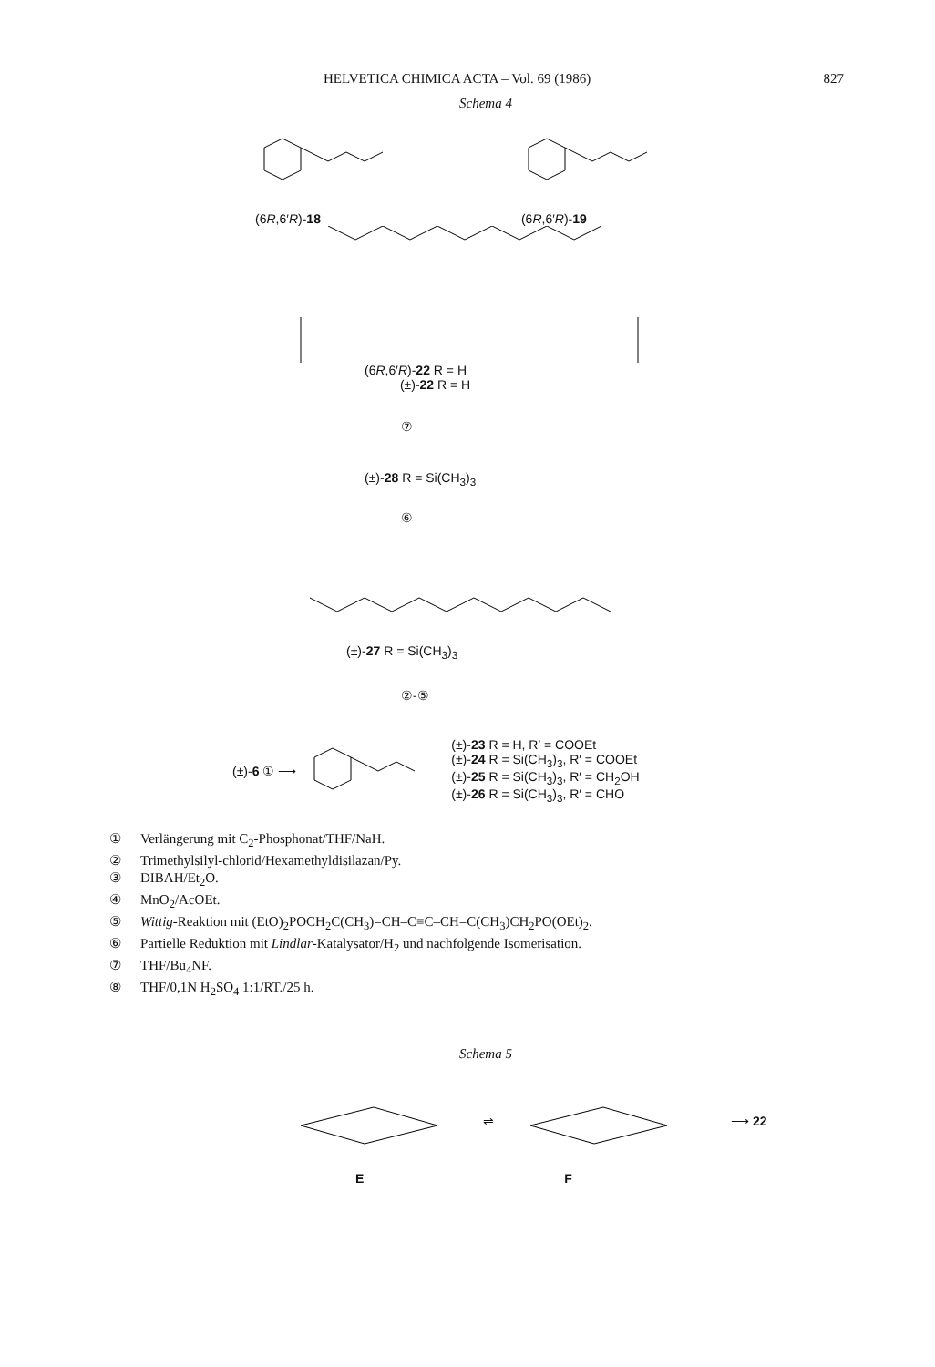HELVETICA CHIMICA ACTA – Vol. 69 (1986) 827
Schema 4
(6R,6′R)-18 (6R,6′R)-19
(6R,6′R)-22 R = H
(±)-22 R = H
⑦
(±)-28 R = Si(CH<sub>3</sub>)<sub>3</sub>
⑥
(±)-27 R = Si(CH<sub>3</sub>)<sub>3</sub>
②-⑤
(±)-6 ① ⟶
(±)-23 R = H, R′ = COOEt
(±)-24 R = Si(CH<sub>3</sub>)<sub>3</sub>, R′ = COOEt
(±)-25 R = Si(CH<sub>3</sub>)<sub>3</sub>, R′ = CH<sub>2</sub>OH
(±)-26 R = Si(CH<sub>3</sub>)<sub>3</sub>, R′ = CHO
① Verlängerung mit C<sub>2</sub>-Phosphonat/THF/NaH.
② Trimethylsilyl-chlorid/Hexamethyldisilazan/Py.
③ DIBAH/Et<sub>2</sub>O.
④ MnO<sub>2</sub>/AcOEt.
⑤ Wittig-Reaktion mit (EtO)<sub>2</sub>POCH<sub>2</sub>C(CH<sub>3</sub>)=CH–C≡C–CH=C(CH<sub>3</sub>)CH<sub>2</sub>PO(OEt)<sub>2</sub>.
⑥ Partielle Reduktion mit Lindlar-Katalysator/H<sub>2</sub> und nachfolgende Isomerisation.
⑦ THF/Bu<sub>4</sub>NF.
⑧ THF/0,1N H<sub>2</sub>SO<sub>4</sub> 1:1/RT./25 h.
Schema 5
⇌ ⟶ 22
E F